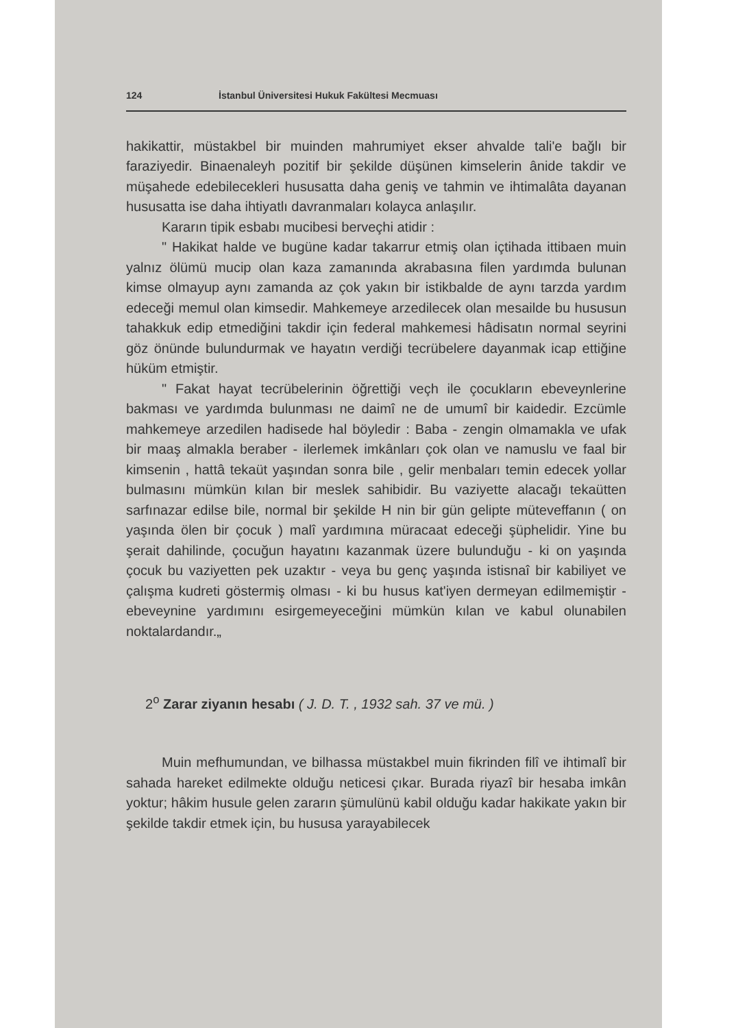124 İstanbul Üniversitesi Hukuk Fakültesi Mecmuası
hakikattir, müstakbel bir muinden mahrumiyet ekser ahvalde tali'e bağlı bir faraziyedir. Binaenaleyh pozitif bir şekilde düşünen kimselerin ânide takdir ve müşahede edebilecekleri hususatta daha geniş ve tahmin ve ihtimalâta dayanan hususatta ise daha ihtiyatlı davranmaları kolayca anlaşılır.
Kararın tipik esbabı mucibesi berveçhi atidir :
" Hakikat halde ve bugüne kadar takarrur etmiş olan içtihada ittibaen muin yalnız ölümü mucip olan kaza zamanında akrabasına filen yardımda bulunan kimse olmayup aynı zamanda az çok yakın bir istikbalde de aynı tarzda yardım edeceği memul olan kimsedir. Mahkemeye arzedilecek olan mesailde bu hususun tahakkuk edip etmediğini takdir için federal mahkemesi hâdisatın normal seyrini göz önünde bulundurmak ve hayatın verdiği tecrübelere dayanmak icap ettiğine hüküm etmiştir.
" Fakat hayat tecrübelerinin öğrettiği veçh ile çocukların ebeveynlerine bakması ve yardımda bulunması ne daimî ne de umumî bir kaidedir. Ezcümle mahkemeye arzedilen hadisede hal böyledir : Baba - zengin olmamakla ve ufak bir maaş almakla beraber - ilerlemek imkânları çok olan ve namuslu ve faal bir kimsenin , hattâ tekaüt yaşından sonra bile , gelir menbaları temin edecek yollar bulmasını mümkün kılan bir meslek sahibidir. Bu vaziyette alacağı tekaütten sarfınazar edilse bile, normal bir şekilde H nin bir gün gelipte müteveffanın ( on yaşında ölen bir çocuk ) malî yardımına müracaat edeceği şüphelidir. Yine bu şerait dahilinde, çocuğun hayatını kazanmak üzere bulunduğu - ki on yaşında çocuk bu vaziyetten pek uzaktır - veya bu genç yaşında istisnaî bir kabiliyet ve çalışma kudreti göstermiş olması - ki bu husus kat'iyen dermeyan edilmemiştir - ebeveynine yardımını esirgemeyeceğini mümkün kılan ve kabul olunabilen noktalardandır.„
2<sup>o</sup> Zarar ziyanın hesabı ( J. D. T. , 1932 sah. 37 ve mü. )
Muin mefhumundan, ve bilhassa müstakbel muin fikrinden filî ve ihtimalî bir sahada hareket edilmekte olduğu neticesi çıkar. Burada riyazî bir hesaba imkân yoktur; hâkim husule gelen zararın şümulünü kabil olduğu kadar hakikate yakın bir şekilde takdir etmek için, bu hususa yarayabilecek